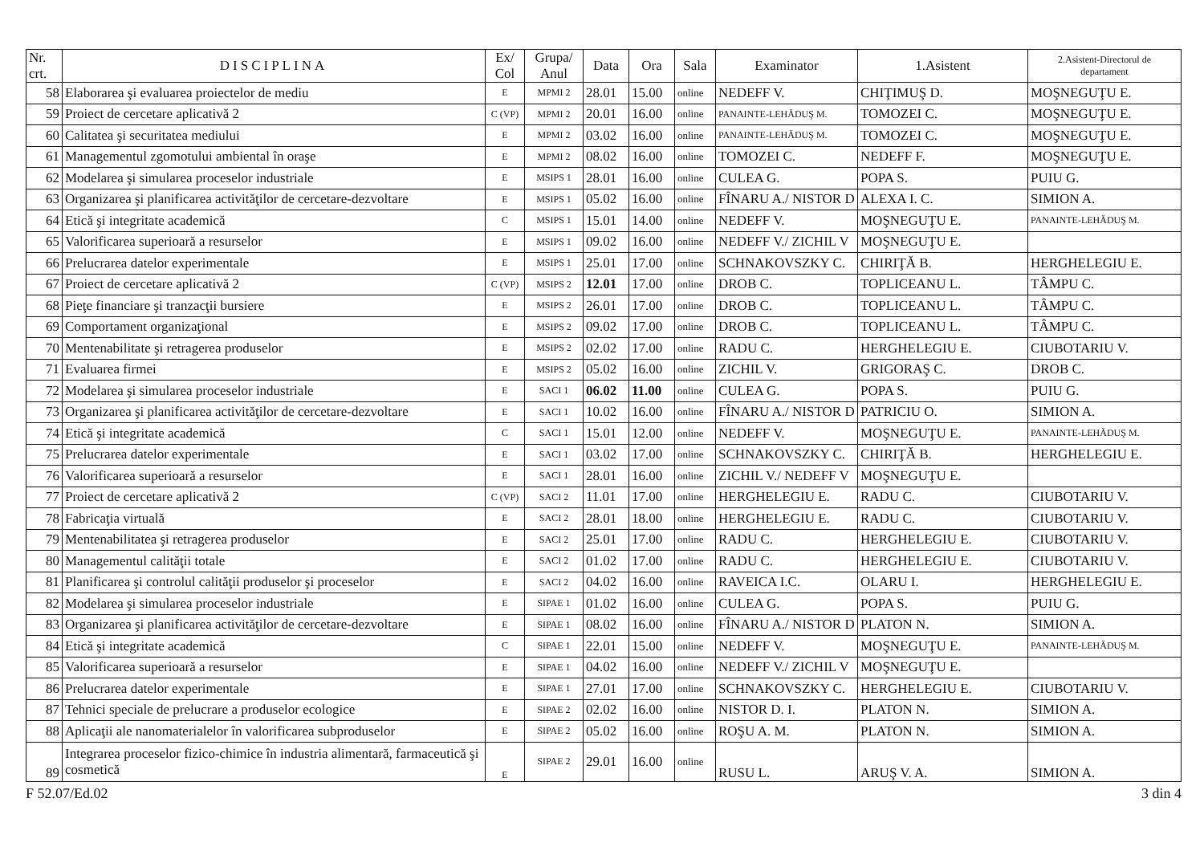| Nr. crt. | DISCIPLINA | Ex/ Col | Grupa/ Anul | Data | Ora | Sala | Examinator | 1.Asistent | 2.Asistent-Directorul de departament |
| --- | --- | --- | --- | --- | --- | --- | --- | --- | --- |
| 58 | Elaborarea şi evaluarea proiectelor de mediu | E | MPMI 2 | 28.01 | 15.00 | online | NEDEFF V. | CHIŢIMUŞ D. | MOŞNEGUŢU E. |
| 59 | Proiect de cercetare aplicativă 2 | C (VP) | MPMI 2 | 20.01 | 16.00 | online | PANAINTE-LEHĂDUŞ M. | TOMOZEI C. | MOŞNEGUŢU E. |
| 60 | Calitatea şi securitatea mediului | E | MPMI 2 | 03.02 | 16.00 | online | PANAINTE-LEHĂDUŞ M. | TOMOZEI C. | MOŞNEGUŢU E. |
| 61 | Managementul zgomotului ambiental în oraşe | E | MPMI 2 | 08.02 | 16.00 | online | TOMOZEI C. | NEDEFF F. | MOŞNEGUŢU E. |
| 62 | Modelarea şi simularea proceselor industriale | E | MSIPS 1 | 28.01 | 16.00 | online | CULEA G. | POPA S. | PUIU G. |
| 63 | Organizarea şi planificarea activităţilor de cercetare-dezvoltare | E | MSIPS 1 | 05.02 | 16.00 | online | FÎNARU A./ NISTOR D | ALEXA I. C. | SIMION A. |
| 64 | Etică şi integritate academică | C | MSIPS 1 | 15.01 | 14.00 | online | NEDEFF V. | MOŞNEGUŢU E. | PANAINTE-LEHĂDUŞ M. |
| 65 | Valorificarea superioară a resurselor | E | MSIPS 1 | 09.02 | 16.00 | online | NEDEFF V./ ZICHIL V | MOŞNEGUŢU E. | |
| 66 | Prelucrarea datelor experimentale | E | MSIPS 1 | 25.01 | 17.00 | online | SCHNAKOVSZKY C. | CHIRIŢĂ B. | HERGHELEGIU E. |
| 67 | Proiect de cercetare aplicativă 2 | C (VP) | MSIPS 2 | 12.01 | 17.00 | online | DROB C. | TOPLICEANU L. | TÂMPU C. |
| 68 | Pieţe financiare şi tranzacţii bursiere | E | MSIPS 2 | 26.01 | 17.00 | online | DROB C. | TOPLICEANU L. | TÂMPU C. |
| 69 | Comportament organizaţional | E | MSIPS 2 | 09.02 | 17.00 | online | DROB C. | TOPLICEANU L. | TÂMPU C. |
| 70 | Mentenabilitate şi retragerea produselor | E | MSIPS 2 | 02.02 | 17.00 | online | RADU C. | HERGHELEGIU E. | CIUBOTARIU V. |
| 71 | Evaluarea firmei | E | MSIPS 2 | 05.02 | 16.00 | online | ZICHIL V. | GRIGORAŞ C. | DROB C. |
| 72 | Modelarea şi simularea proceselor industriale | E | SACI 1 | 06.02 | 11.00 | online | CULEA G. | POPA S. | PUIU G. |
| 73 | Organizarea şi planificarea activităţilor de cercetare-dezvoltare | E | SACI 1 | 10.02 | 16.00 | online | FÎNARU A./ NISTOR D | PATRICIU O. | SIMION A. |
| 74 | Etică şi integritate academică | C | SACI 1 | 15.01 | 12.00 | online | NEDEFF V. | MOŞNEGUŢU E. | PANAINTE-LEHĂDUŞ M. |
| 75 | Prelucrarea datelor experimentale | E | SACI 1 | 03.02 | 17.00 | online | SCHNAKOVSZKY C. | CHIRIŢĂ B. | HERGHELEGIU E. |
| 76 | Valorificarea superioară a resurselor | E | SACI 1 | 28.01 | 16.00 | online | ZICHIL V./ NEDEFF V | MOŞNEGUŢU E. | |
| 77 | Proiect de cercetare aplicativă 2 | C (VP) | SACI 2 | 11.01 | 17.00 | online | HERGHELEGIU E. | RADU C. | CIUBOTARIU V. |
| 78 | Fabricaţia virtuală | E | SACI 2 | 28.01 | 18.00 | online | HERGHELEGIU E. | RADU C. | CIUBOTARIU V. |
| 79 | Mentenabilitatea şi retragerea produselor | E | SACI 2 | 25.01 | 17.00 | online | RADU C. | HERGHELEGIU E. | CIUBOTARIU V. |
| 80 | Managementul calităţii totale | E | SACI 2 | 01.02 | 17.00 | online | RADU C. | HERGHELEGIU E. | CIUBOTARIU V. |
| 81 | Planificarea şi controlul calităţii produselor şi proceselor | E | SACI 2 | 04.02 | 16.00 | online | RAVEICA I.C. | OLARU I. | HERGHELEGIU E. |
| 82 | Modelarea şi simularea proceselor industriale | E | SIPAE 1 | 01.02 | 16.00 | online | CULEA G. | POPA S. | PUIU G. |
| 83 | Organizarea şi planificarea activităţilor de cercetare-dezvoltare | E | SIPAE 1 | 08.02 | 16.00 | online | FÎNARU A./ NISTOR D | PLATON N. | SIMION A. |
| 84 | Etică şi integritate academică | C | SIPAE 1 | 22.01 | 15.00 | online | NEDEFF V. | MOŞNEGUŢU E. | PANAINTE-LEHĂDUŞ M. |
| 85 | Valorificarea superioară a resurselor | E | SIPAE 1 | 04.02 | 16.00 | online | NEDEFF V./ ZICHIL V | MOŞNEGUŢU E. | |
| 86 | Prelucrarea datelor experimentale | E | SIPAE 1 | 27.01 | 17.00 | online | SCHNAKOVSZKY C. | HERGHELEGIU E. | CIUBOTARIU V. |
| 87 | Tehnici speciale de prelucrare a produselor ecologice | E | SIPAE 2 | 02.02 | 16.00 | online | NISTOR D. I. | PLATON N. | SIMION A. |
| 88 | Aplicaţii ale nanomaterialelor în valorificarea subproduselor | E | SIPAE 2 | 05.02 | 16.00 | online | ROŞU A. M. | PLATON N. | SIMION A. |
| 89 | Integrarea proceselor fizico-chimice în industria alimentară, farmaceutică şi cosmetică | E | SIPAE 2 | 29.01 | 16.00 | online | RUSU L. | ARUŞ V. A. | SIMION A. |
F 52.07/Ed.02 3 din 4